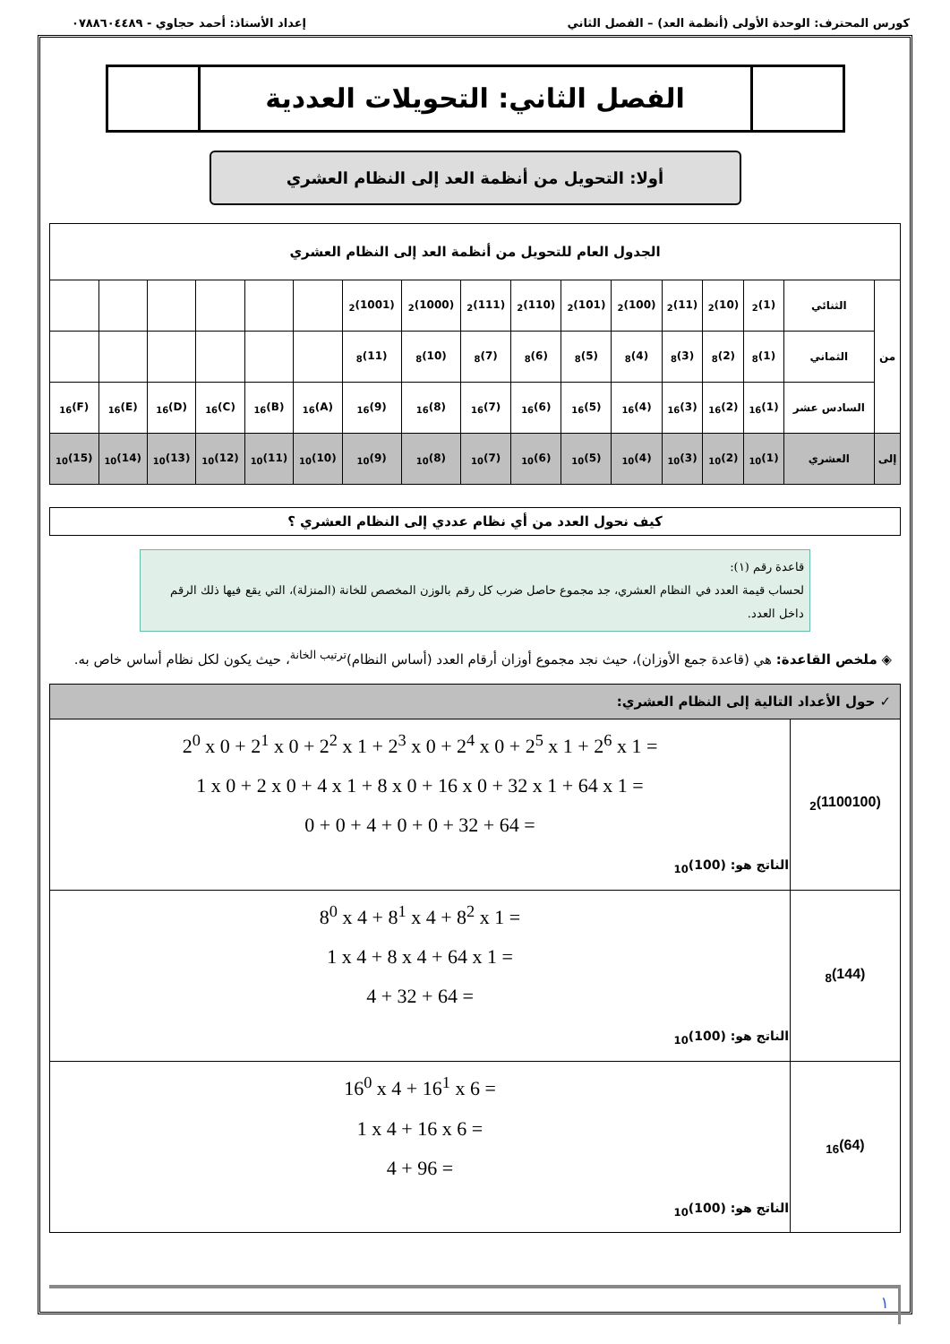كورس المحترف: الوحدة الأولى (أنظمة العد) – الفصل الثاني إعداد الأستاذ: أحمد حجاوي - ٠٧٨٨٦٠٤٤٨٩
الفصل الثاني: التحويلات العددية
أولا: التحويل من أنظمة العد إلى النظام العشري
| الجدول العام للتحويل من أنظمة العد إلى النظام العشري | | | | | | | | | | | | | | | | |
| من | الثنائي | (1)<sub>2</sub> | (10)<sub>2</sub> | (11)<sub>2</sub> | (100)<sub>2</sub> | (101)<sub>2</sub> | (110)<sub>2</sub> | (111)<sub>2</sub> | (1000)<sub>2</sub> | (1001)<sub>2</sub> | | | | | | |
| | الثماني | (1)<sub>8</sub> | (2)<sub>8</sub> | (3)<sub>8</sub> | (4)<sub>8</sub> | (5)<sub>8</sub> | (6)<sub>8</sub> | (7)<sub>8</sub> | (10)<sub>8</sub> | (11)<sub>8</sub> | | | | | | |
| | السادس عشر | (1)<sub>16</sub> | (2)<sub>16</sub> | (3)<sub>16</sub> | (4)<sub>16</sub> | (5)<sub>16</sub> | (6)<sub>16</sub> | (7)<sub>16</sub> | (8)<sub>16</sub> | (9)<sub>16</sub> | (A)<sub>16</sub> | (B)<sub>16</sub> | (C)<sub>16</sub> | (D)<sub>16</sub> | (E)<sub>16</sub> | (F)<sub>16</sub> |
| إلى | العشري | (1)<sub>10</sub> | (2)<sub>10</sub> | (3)<sub>10</sub> | (4)<sub>10</sub> | (5)<sub>10</sub> | (6)<sub>10</sub> | (7)<sub>10</sub> | (8)<sub>10</sub> | (9)<sub>10</sub> | (10)<sub>10</sub> | (11)<sub>10</sub> | (12)<sub>10</sub> | (13)<sub>10</sub> | (14)<sub>10</sub> | (15)<sub>10</sub> |
كيف نحول العدد من أي نظام عددي إلى النظام العشري ؟
قاعدة رقم (١):
لحساب قيمة العدد في النظام العشري، جد مجموع حاصل ضرب كل رقم بالوزن المخصص للخانة (المنزلة)، التي يقع فيها ذلك الرقم داخل العدد.
◈ ملخص القاعدة: هي (قاعدة جمع الأوزان)، حيث نجد مجموع أوزان أرقام العدد (أساس النظام)<sup>ترتيب الخانة</sup>، حيث يكون لكل نظام أساس خاص به.
| ✓ حول الأعداد التالية إلى النظام العشري: | |
| (1100100)<sub>2</sub> | 2<sup>0</sup> x 0 + 2<sup>1</sup> x 0 + 2<sup>2</sup> x 1 + 2<sup>3</sup> x 0 + 2<sup>4</sup> x 0 + 2<sup>5</sup> x 1 + 2<sup>6</sup> x 1 = 1 x 0 + 2 x 0 + 4 x 1 + 8 x 0 + 16 x 0 + 32 x 1 + 64 x 1 = 0 + 0 + 4 + 0 + 0 + 32 + 64 = الناتج هو: (100)<sub>10</sub> |
| (144)<sub>8</sub> | 8<sup>0</sup> x 4 + 8<sup>1</sup> x 4 + 8<sup>2</sup> x 1 = 1 x 4 + 8 x 4 + 64 x 1 = 4 + 32 + 64 = الناتج هو: (100)<sub>10</sub> |
| (64)<sub>16</sub> | 16<sup>0</sup> x 4 + 16<sup>1</sup> x 6 = 1 x 4 + 16 x 6 = 4 + 96 = الناتج هو: (100)<sub>10</sub> |
١